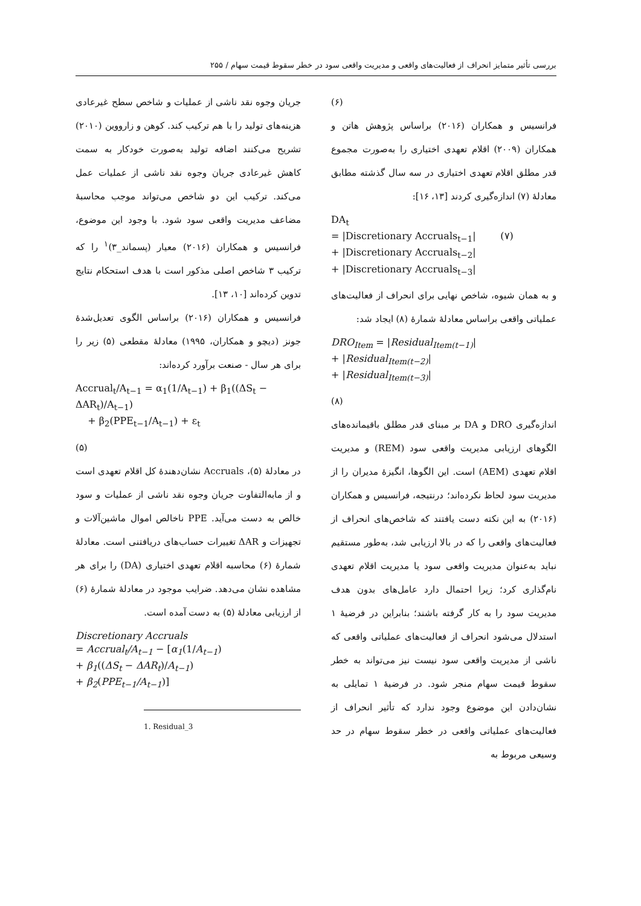بررسی تأثیر متمایز انحراف از فعالیت‌های واقعی و مدیریت واقعی سود در خطر سقوط قیمت سهام / ۲۵۵
جریان وجوه نقد ناشی از عملیات و شاخص سطح غیرعادی هزینه‌های تولید را با هم ترکیب کند. کوهن و زارووین (۲۰۱۰) تشریح می‌کنند اضافه تولید به‌صورت خودکار به سمت کاهش غیرعادی جریان وجوه نقد ناشی از عملیات عمل می‌کند. ترکیب این دو شاخص می‌تواند موجب محاسبهٔ مضاعف مدیریت واقعی سود شود. با وجود این موضوع، فرانسیس و همکاران (۲۰۱۶) معیار (پسماند_۳)<sup>۱</sup> را که ترکیب ۳ شاخص اصلی مذکور است با هدف استحکام نتایج تدوین کرده‌اند [۱۰، ۱۳].
فرانسیس و همکاران (۲۰۱۶) براساس الگوی تعدیل‌شدهٔ جونز (دیچو و همکاران، ۱۹۹۵) معادلهٔ مقطعی (۵) زیر را برای هر سال - صنعت برآورد کرده‌اند:
Accrual<sub>t</sub>/A<sub>t−1</sub> = α<sub>1</sub>(1/A<sub>t−1</sub>) + β<sub>1</sub>((ΔS<sub>t</sub> − ΔAR<sub>t</sub>)/A<sub>t−1</sub>)
+ β<sub>2</sub>(PPE<sub>t−1</sub>/A<sub>t−1</sub>) + ε<sub>t</sub>
(۵)
در معادلهٔ (۵)، Accruals نشان‌دهندهٔ کل اقلام تعهدی است و از مابه‌التفاوت جریان وجوه نقد ناشی از عملیات و سود خالص به دست می‌آید. PPE ناخالص اموال ماشین‌آلات و تجهیزات و ΔAR تغییرات حساب‌های دریافتنی است. معادلهٔ شمارهٔ (۶) محاسبه اقلام تعهدی اختیاری (DA) را برای هر مشاهده نشان می‌دهد. ضرایب موجود در معادلهٔ شمارهٔ (۶) از ارزیابی معادلهٔ (۵) به دست آمده است.
Discretionary Accruals
= Accrual<sub>t</sub>/A<sub>t−1</sub> − [α<sub>1</sub>(1/A<sub>t−1</sub>)
+ β<sub>1</sub>((ΔS<sub>t</sub> − ΔAR<sub>t</sub>)/A<sub>t−1</sub>)
+ β<sub>2</sub>(PPE<sub>t−1</sub>/A<sub>t−1</sub>)]
1. Residual_3
(۶)
فرانسیس و همکاران (۲۰۱۶) براساس پژوهش هاتن و همکاران (۲۰۰۹) اقلام تعهدی اختیاری را به‌صورت مجموع قدر مطلق اقلام تعهدی اختیاری در سه سال گذشته مطابق معادلهٔ (۷) اندازه‌گیری کردند [۱۳، ۱۶]:
DA<sub>t</sub>
= |Discretionary Accruals<sub>t−1</sub>| (۷)
+ |Discretionary Accruals<sub>t−2</sub>|
+ |Discretionary Accruals<sub>t−3</sub>|
و به همان شیوه، شاخص نهایی برای انحراف از فعالیت‌های عملیاتی واقعی براساس معادلهٔ شمارهٔ (۸) ایجاد شد:
DRO<sub>Item</sub> = |Residual<sub>Item(t−1)</sub>|
+ |Residual<sub>Item(t−2)</sub>|
+ |Residual<sub>Item(t−3)</sub>|
(۸)
اندازه‌گیری DRO و DA بر مبنای قدر مطلق باقیمانده‌های الگوهای ارزیابی مدیریت واقعی سود (REM) و مدیریت اقلام تعهدی (AEM) است. این الگوها، انگیزهٔ مدیران را از مدیریت سود لحاظ نکرده‌اند؛ درنتیجه، فرانسیس و همکاران (۲۰۱۶) به این نکته دست یافتند که شاخص‌های انحراف از فعالیت‌های واقعی را که در بالا ارزیابی شد، به‌طور مستقیم نباید به‌عنوان مدیریت واقعی سود یا مدیریت اقلام تعهدی نام‌گذاری کرد؛ زیرا احتمال دارد عامل‌های بدون هدف مدیریت سود را به کار گرفته باشند؛ بنابراین در فرضیهٔ ۱ استدلال می‌شود انحراف از فعالیت‌های عملیاتی واقعی که ناشی از مدیریت واقعی سود نیست نیز می‌تواند به خطر سقوط قیمت سهام منجر شود. در فرضیهٔ ۱ تمایلی به نشان‌دادن این موضوع وجود ندارد که تأثیر انحراف از فعالیت‌های عملیاتی واقعی در خطر سقوط سهام در حد وسیعی مربوط به